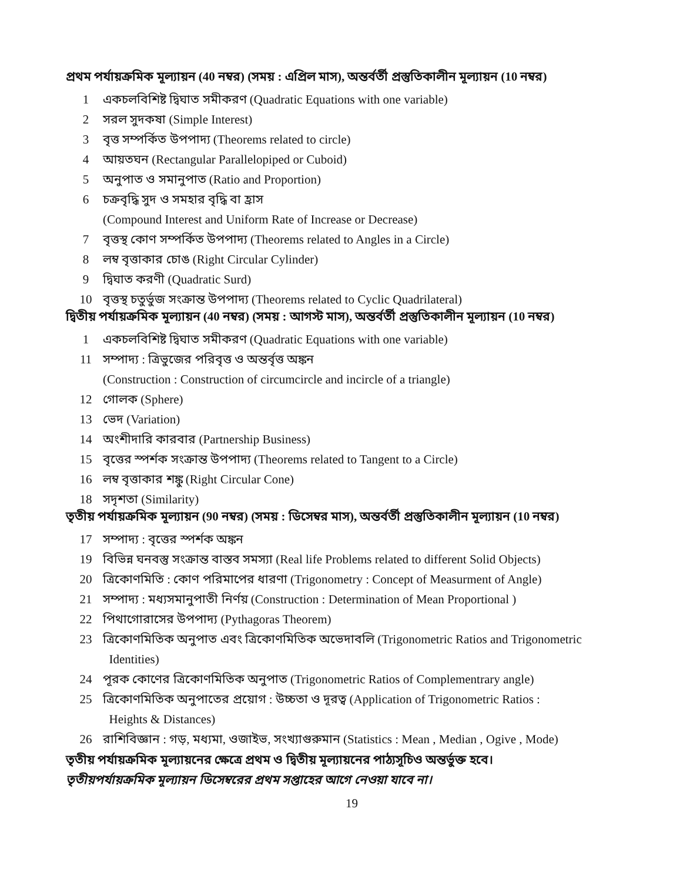প্রথম পর্যায়ক্রমিক মূল্যায়ন (40 নম্বর) (সময় : এপ্রিল মাস), অন্তর্বর্তী প্রস্তুতিকালীন মূল্যায়ন (10 নম্বর)
1 একচলবিশিষ্ট দ্বিঘাত সমীকরণ (Quadratic Equations with one variable)
2 সরল সুদকষা (Simple Interest)
3 বৃত্ত সম্পর্কিত উপপাদ্য (Theorems related to circle)
4 আয়তঘন (Rectangular Parallelopiped or Cuboid)
5 অনুপাত ও সমানুপাত (Ratio and Proportion)
6 চক্রবৃদ্ধি সুদ ও সমহার বৃদ্ধি বা হ্রাস
(Compound Interest and Uniform Rate of Increase or Decrease)
7 বৃত্তস্থ কোণ সম্পর্কিত উপপাদ্য (Theorems related to Angles in a Circle)
8 লম্ব বৃত্তাকার চোঙ (Right Circular Cylinder)
9 দ্বিঘাত করণী (Quadratic Surd)
10 বৃত্তস্থ চতুর্ভুজ সংক্রান্ত উপপাদ্য (Theorems related to Cyclic Quadrilateral)
দ্বিতীয় পর্যায়ক্রমিক মূল্যায়ন (40 নম্বর) (সময় : আগস্ট মাস), অন্তর্বর্তী প্রস্তুতিকালীন মূল্যায়ন (10 নম্বর)
1 একচলবিশিষ্ট দ্বিঘাত সমীকরণ (Quadratic Equations with one variable)
11 সম্পাদ্য : ত্রিভুজের পরিবৃত্ত ও অন্তর্বৃত্ত অঙ্কন
(Construction : Construction of circumcircle and incircle of a triangle)
12 গোলক (Sphere)
13 ভেদ (Variation)
14 অংশীদারি কারবার (Partnership Business)
15 বৃত্তের স্পর্শক সংক্রান্ত উপপাদ্য (Theorems related to Tangent to a Circle)
16 লম্ব বৃত্তাকার শঙ্কু (Right Circular Cone)
18 সদৃশতা (Similarity)
তৃতীয় পর্যায়ক্রমিক মূল্যায়ন (90 নম্বর) (সময় : ডিসেম্বর মাস), অন্তর্বর্তী প্রস্তুতিকালীন মূল্যায়ন (10 নম্বর)
17 সম্পাদ্য : বৃত্তের স্পর্শক অঙ্কন
19 বিভিন্ন ঘনবস্তু সংক্রান্ত বাস্তব সমস্যা (Real life Problems related to different Solid Objects)
20 ত্রিকোণমিতি : কোণ পরিমাপের ধারণা (Trigonometry : Concept of Measurment of Angle)
21 সম্পাদ্য : মধ্যসমানুপাতী নির্ণয় (Construction : Determination of Mean Proportional )
22 পিথাগোরাসের উপপাদ্য (Pythagoras Theorem)
23 ত্রিকোণমিতিক অনুপাত এবং ত্রিকোণমিতিক অভেদাবলি (Trigonometric Ratios and Trigonometric
Identities)
24 পূরক কোণের ত্রিকোণমিতিক অনুপাত (Trigonometric Ratios of Complementrary angle)
25 ত্রিকোণমিতিক অনুপাতের প্রয়োগ : উচ্চতা ও দূরত্ব (Application of Trigonometric Ratios :
Heights & Distances)
26 রাশিবিজ্ঞান : গড়, মধ্যমা, ওজাইভ, সংখ্যাগুরুমান (Statistics : Mean , Median , Ogive , Mode)
তৃতীয় পর্যায়ক্রমিক মূল্যায়নের ক্ষেত্রে প্রথম ও দ্বিতীয় মূল্যায়নের পাঠ্যসূচিও অন্তর্ভুক্ত হবে।
তৃতীয়পর্যায়ক্রমিক মূল্যায়ন ডিসেম্বরের প্রথম সপ্তাহের আগে নেওয়া যাবে না।
19